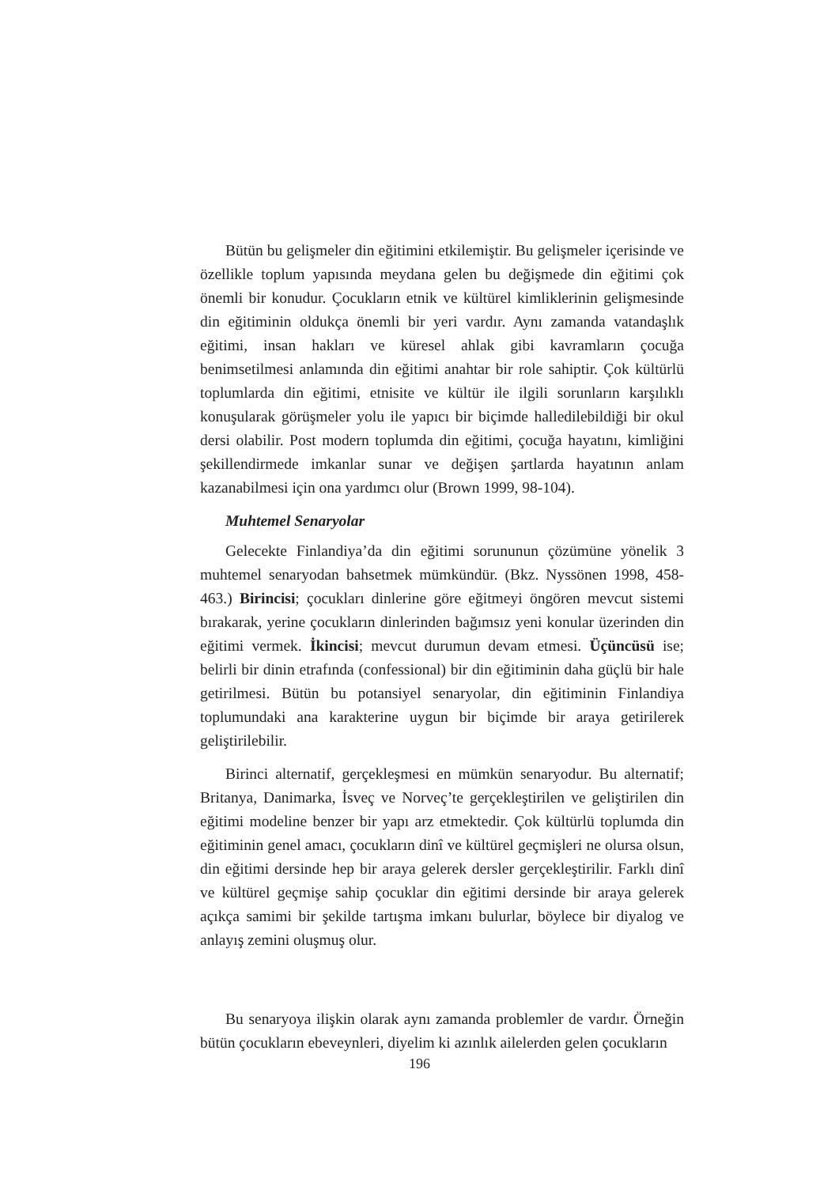Bütün bu gelişmeler din eğitimini etkilemiştir. Bu gelişmeler içerisinde ve özellikle toplum yapısında meydana gelen bu değişmede din eğitimi çok önemli bir konudur. Çocukların etnik ve kültürel kimliklerinin gelişmesinde din eğitiminin oldukça önemli bir yeri vardır. Aynı zamanda vatandaşlık eğitimi, insan hakları ve küresel ahlak gibi kavramların çocuğa benimsetilmesi anlamında din eğitimi anahtar bir role sahiptir. Çok kültürlü toplumlarda din eğitimi, etnisite ve kültür ile ilgili sorunların karşılıklı konuşularak görüşmeler yolu ile yapıcı bir biçimde halledilebildiği bir okul dersi olabilir. Post modern toplumda din eğitimi, çocuğa hayatını, kimliğini şekillendirmede imkanlar sunar ve değişen şartlarda hayatının anlam kazanabilmesi için ona yardımcı olur (Brown 1999, 98-104).
Muhtemel Senaryolar
Gelecekte Finlandiya’da din eğitimi sorununun çözümüne yönelik 3 muhtemel senaryodan bahsetmek mümkündür. (Bkz. Nyssönen 1998, 458-463.) Birincisi; çocukları dinlerine göre eğitmeyi öngören mevcut sistemi bırakarak, yerine çocukların dinlerinden bağımsız yeni konular üzerinden din eğitimi vermek. İkincisi; mevcut durumun devam etmesi. Üçüncüsü ise; belirli bir dinin etrafında (confessional) bir din eğitiminin daha güçlü bir hale getirilmesi. Bütün bu potansiyel senaryolar, din eğitiminin Finlandiya toplumundaki ana karakterine uygun bir biçimde bir araya getirilerek geliştirilebilir.
Birinci alternatif, gerçekleşmesi en mümkün senaryodur. Bu alternatif; Britanya, Danimarka, İsveç ve Norveç’te gerçekleştirilen ve geliştirilen din eğitimi modeline benzer bir yapı arz etmektedir. Çok kültürlü toplumda din eğitiminin genel amacı, çocukların dinî ve kültürel geçmişleri ne olursa olsun, din eğitimi dersinde hep bir araya gelerek dersler gerçekleştirilir. Farklı dinî ve kültürel geçmişe sahip çocuklar din eğitimi dersinde bir araya gelerek açıkça samimi bir şekilde tartışma imkanı bulurlar, böylece bir diyalog ve anlayış zemini oluşmuş olur.
Bu senaryoya ilişkin olarak aynı zamanda problemler de vardır. Örneğin bütün çocukların ebeveynleri, diyelim ki azınlık ailelerden gelen çocukların
196